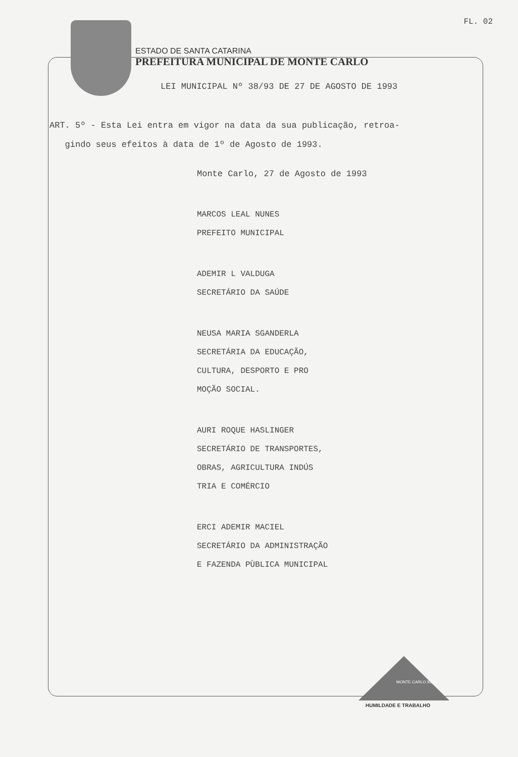FL. 02
ESTADO DE SANTA CATARINA
PREFEITURA MUNICIPAL DE MONTE CARLO
LEI MUNICIPAL Nº 38/93 DE 27 DE AGOSTO DE 1993
ART. 5º - Esta Lei entra em vigor na data da sua publicação, retroa-
gindo seus efeitos à data de 1º de Agosto de 1993.
Monte Carlo, 27 de Agosto de 1993
MARCOS LEAL NUNES
PREFEITO MUNICIPAL
ADEMIR L VALDUGA
SECRETÁRIO DA SAÚDE
NEUSA MARIA SGANDERLA
SECRETÁRIA DA EDUCAÇÃO,
CULTURA, DESPORTO E PRO
MOÇÃO SOCIAL.
AURI ROQUE HASLINGER
SECRETÁRIO DE TRANSPORTES,
OBRAS, AGRICULTURA INDÚS
TRIA E COMÉRCIO
ERCI ADEMIR MACIEL
SECRETÁRIO DA ADMINISTRAÇÃO
E FAZENDA PÙBLICA MUNICIPAL
MONTE CARLO 93/96
HUMILDADE E TRABALHO